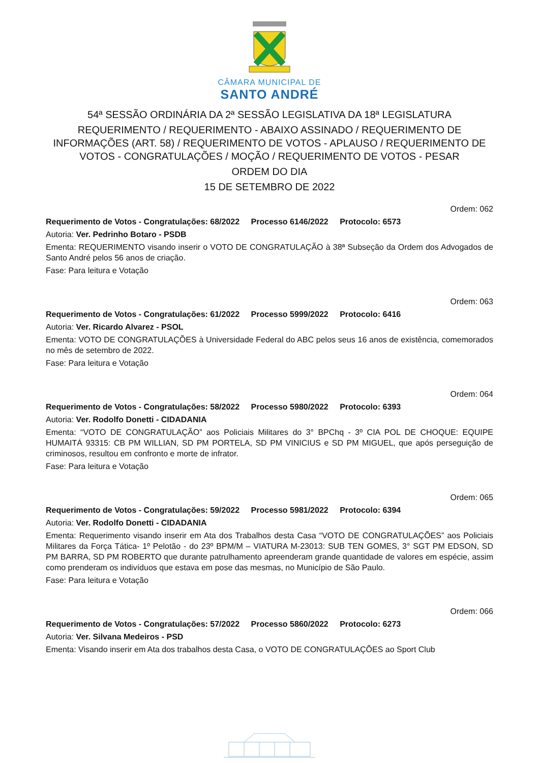CÂMARA MUNICIPAL DE
SANTO ANDRÉ
54ª SESSÃO ORDINÁRIA DA 2ª SESSÃO LEGISLATIVA DA 18ª LEGISLATURA
REQUERIMENTO / REQUERIMENTO - ABAIXO ASSINADO / REQUERIMENTO DE INFORMAÇÕES (ART. 58) / REQUERIMENTO DE VOTOS - APLAUSO / REQUERIMENTO DE VOTOS - CONGRATULAÇÕES / MOÇÃO / REQUERIMENTO DE VOTOS - PESAR
ORDEM DO DIA
15 DE SETEMBRO DE 2022
Ordem: 062
Requerimento de Votos - Congratulações: 68/2022 Processo 6146/2022 Protocolo: 6573
Autoria: Ver. Pedrinho Botaro - PSDB
Ementa: REQUERIMENTO visando inserir o VOTO DE CONGRATULAÇÃO à 38ª Subseção da Ordem dos Advogados de Santo André pelos 56 anos de criação.
Fase: Para leitura e Votação
Ordem: 063
Requerimento de Votos - Congratulações: 61/2022 Processo 5999/2022 Protocolo: 6416
Autoria: Ver. Ricardo Alvarez - PSOL
Ementa: VOTO DE CONGRATULAÇÕES à Universidade Federal do ABC pelos seus 16 anos de existência, comemorados no mês de setembro de 2022.
Fase: Para leitura e Votação
Ordem: 064
Requerimento de Votos - Congratulações: 58/2022 Processo 5980/2022 Protocolo: 6393
Autoria: Ver. Rodolfo Donetti - CIDADANIA
Ementa: “VOTO DE CONGRATULAÇÃO” aos Policiais Militares do 3° BPChq - 3º CIA POL DE CHOQUE: EQUIPE HUMAITÁ 93315: CB PM WILLIAN, SD PM PORTELA, SD PM VINICIUS e SD PM MIGUEL, que após perseguição de criminosos, resultou em confronto e morte de infrator.
Fase: Para leitura e Votação
Ordem: 065
Requerimento de Votos - Congratulações: 59/2022 Processo 5981/2022 Protocolo: 6394
Autoria: Ver. Rodolfo Donetti - CIDADANIA
Ementa: Requerimento visando inserir em Ata dos Trabalhos desta Casa “VOTO DE CONGRATULAÇÕES” aos Policiais Militares da Força Tática- 1º Pelotão - do 23º BPM/M – VIATURA M-23013: SUB TEN GOMES, 3° SGT PM EDSON, SD PM BARRA, SD PM ROBERTO que durante patrulhamento apreenderam grande quantidade de valores em espécie, assim como prenderam os indivíduos que estava em pose das mesmas, no Município de São Paulo.
Fase: Para leitura e Votação
Ordem: 066
Requerimento de Votos - Congratulações: 57/2022 Processo 5860/2022 Protocolo: 6273
Autoria: Ver. Silvana Medeiros - PSD
Ementa: Visando inserir em Ata dos trabalhos desta Casa, o VOTO DE CONGRATULAÇÕES ao Sport Club